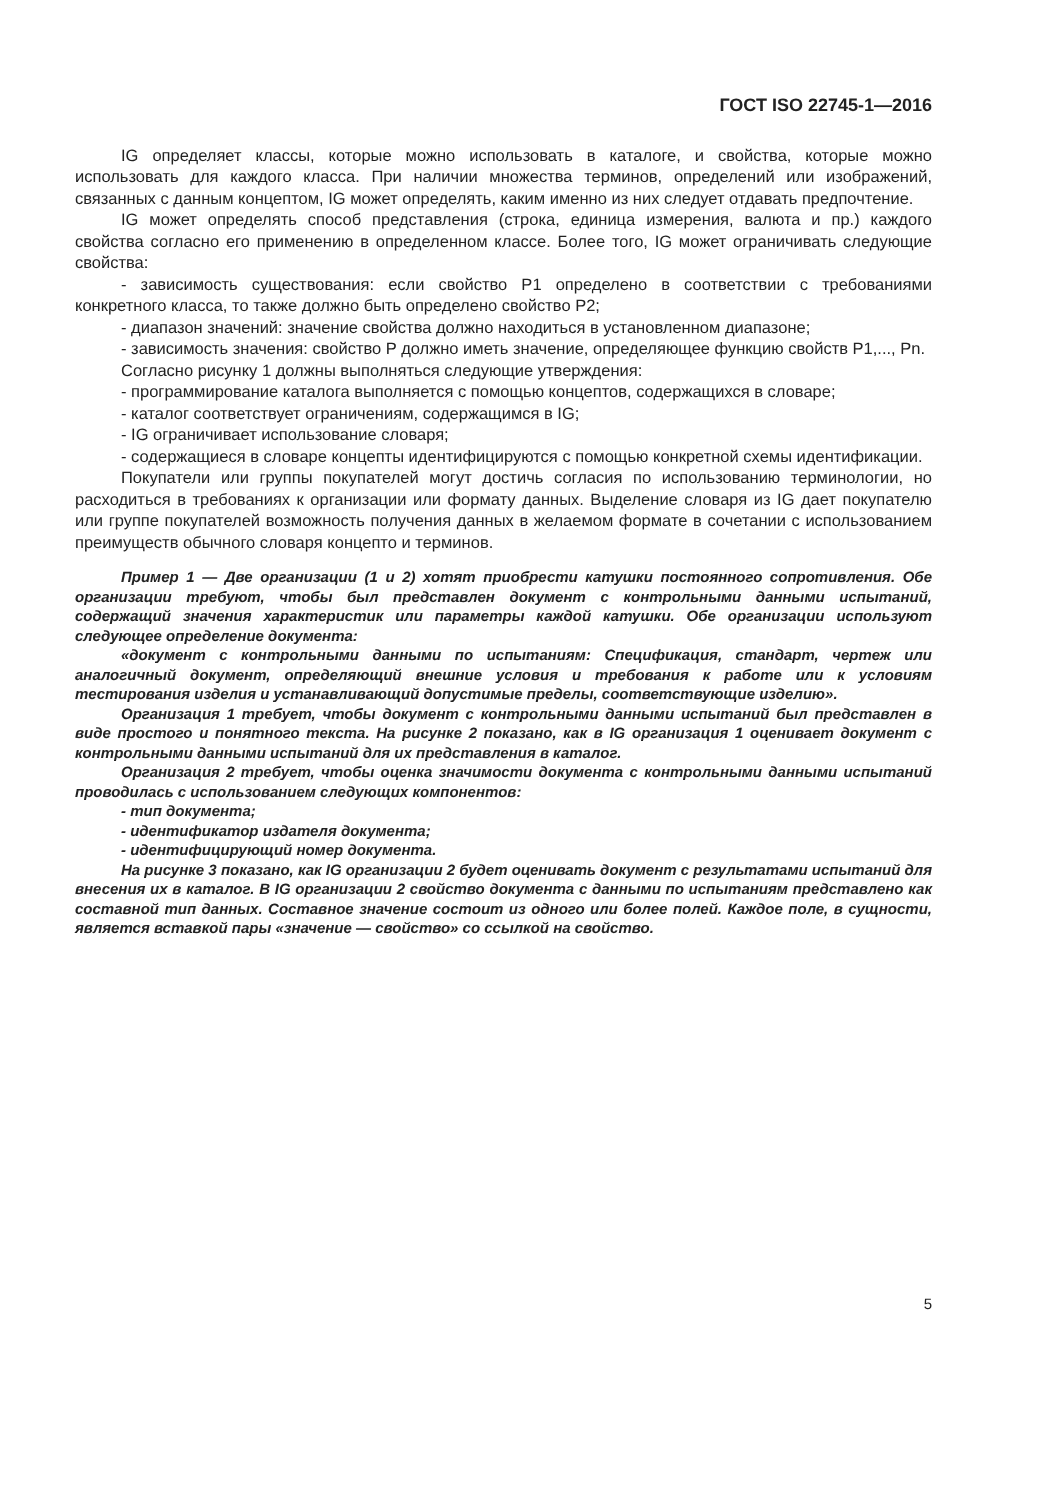ГОСТ ISO 22745-1—2016
IG определяет классы, которые можно использовать в каталоге, и свойства, которые можно использовать для каждого класса. При наличии множества терминов, определений или изображений, связанных с данным концептом, IG может определять, каким именно из них следует отдавать предпочтение.
IG может определять способ представления (строка, единица измерения, валюта и пр.) каждого свойства согласно его применению в определенном классе. Более того, IG может ограничивать следующие свойства:
- зависимость существования: если свойство P1 определено в соответствии с требованиями конкретного класса, то также должно быть определено свойство P2;
- диапазон значений: значение свойства должно находиться в установленном диапазоне;
- зависимость значения: свойство P должно иметь значение, определяющее функцию свойств P1,..., Pn.
Согласно рисунку 1 должны выполняться следующие утверждения:
- программирование каталога выполняется с помощью концептов, содержащихся в словаре;
- каталог соответствует ограничениям, содержащимся в IG;
- IG ограничивает использование словаря;
- содержащиеся в словаре концепты идентифицируются с помощью конкретной схемы идентификации.
Покупатели или группы покупателей могут достичь согласия по использованию терминологии, но расходиться в требованиях к организации или формату данных. Выделение словаря из IG дает покупателю или группе покупателей возможность получения данных в желаемом формате в сочетании с использованием преимуществ обычного словаря концепто и терминов.
Пример 1 — Две организации (1 и 2) хотят приобрести катушки постоянного сопротивления. Обе организации требуют, чтобы был представлен документ с контрольными данными испытаний, содержащий значения характеристик или параметры каждой катушки. Обе организации используют следующее определение документа:
«документ с контрольными данными по испытаниям: Спецификация, стандарт, чертеж или аналогичный документ, определяющий внешние условия и требования к работе или к условиям тестирования изделия и устанавливающий допустимые пределы, соответствующие изделию».
Организация 1 требует, чтобы документ с контрольными данными испытаний был представлен в виде простого и понятного текста. На рисунке 2 показано, как в IG организация 1 оценивает документ с контрольными данными испытаний для их представления в каталог.
Организация 2 требует, чтобы оценка значимости документа с контрольными данными испытаний проводилась с использованием следующих компонентов:
- тип документа;
- идентификатор издателя документа;
- идентифицирующий номер документа.
На рисунке 3 показано, как IG организации 2 будет оценивать документ с результатами испытаний для внесения их в каталог. В IG организации 2 свойство документа с данными по испытаниям представлено как составной тип данных. Составное значение состоит из одного или более полей. Каждое поле, в сущности, является вставкой пары «значение — свойство» со ссылкой на свойство.
5